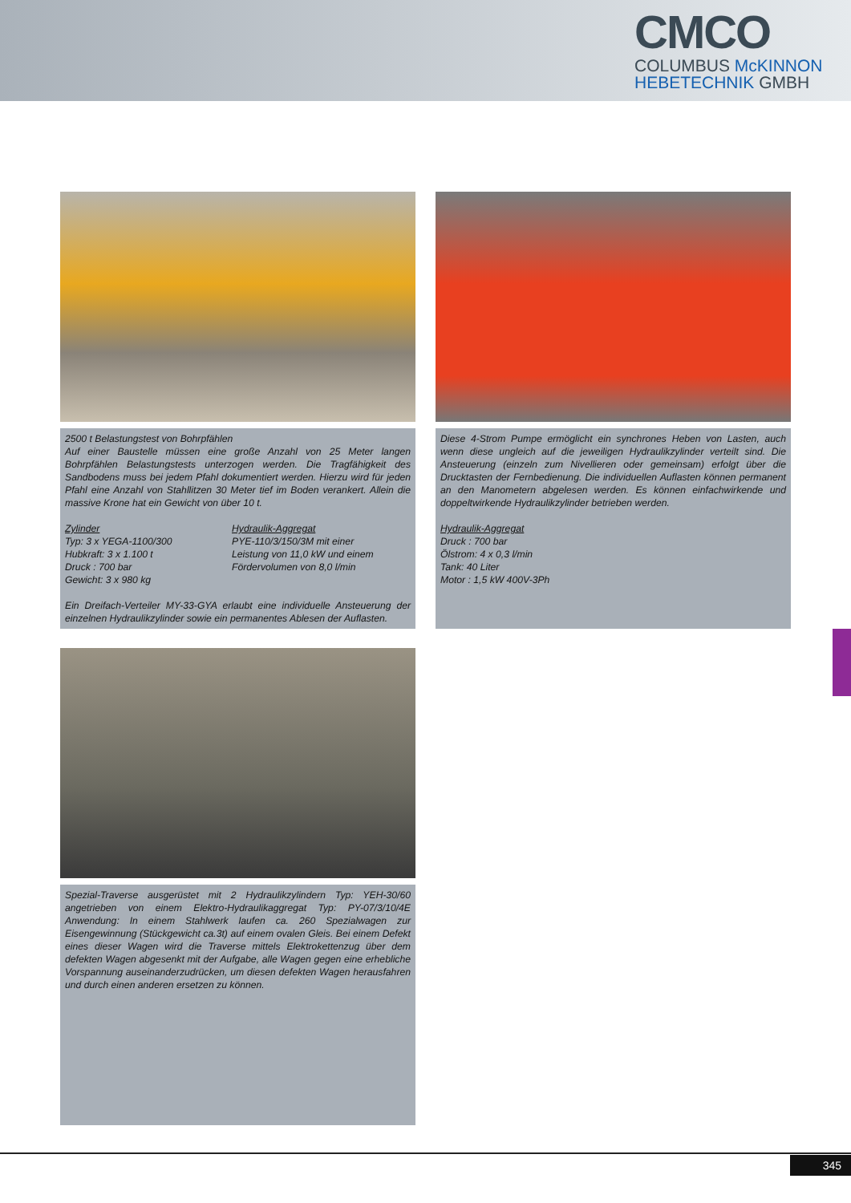CMCO
COLUMBUS McKINNON
HEBETECHNIK GMBH
2500 t Belastungstest von Bohrpfählen
Auf einer Baustelle müssen eine große Anzahl von 25 Meter langen Bohrpfählen Belastungstests unterzogen werden. Die Tragfähigkeit des Sandbodens muss bei jedem Pfahl dokumentiert werden. Hierzu wird für jeden Pfahl eine Anzahl von Stahllitzen 30 Meter tief im Boden verankert. Allein die massive Krone hat ein Gewicht von über 10 t.
Zylinder
Typ: 3 x YEGA-1100/300
Hubkraft: 3 x 1.100 t
Druck : 700 bar
Gewicht: 3 x 980 kg
Hydraulik-Aggregat
PYE-110/3/150/3M mit einer
Leistung von 11,0 kW und einem
Fördervolumen von 8,0 l/min
Ein Dreifach-Verteiler MY-33-GYA erlaubt eine individuelle Ansteuerung der einzelnen Hydraulikzylinder sowie ein permanentes Ablesen der Auflasten.
Diese 4-Strom Pumpe ermöglicht ein synchrones Heben von Lasten, auch wenn diese ungleich auf die jeweiligen Hydraulikzylinder verteilt sind. Die Ansteuerung (einzeln zum Nivellieren oder gemeinsam) erfolgt über die Drucktasten der Fernbedienung. Die individuellen Auflasten können permanent an den Manometern abgelesen werden. Es können einfachwirkende und doppeltwirkende Hydraulikzylinder betrieben werden.
Hydraulik-Aggregat
Druck : 700 bar
Ölstrom: 4 x 0,3 l/min
Tank: 40 Liter
Motor : 1,5 kW 400V-3Ph
Spezial-Traverse ausgerüstet mit 2 Hydraulikzylindern Typ: YEH-30/60 angetrieben von einem Elektro-Hydraulikaggregat Typ: PY-07/3/10/4E Anwendung: In einem Stahlwerk laufen ca. 260 Spezialwagen zur Eisengewinnung (Stückgewicht ca.3t) auf einem ovalen Gleis. Bei einem Defekt eines dieser Wagen wird die Traverse mittels Elektrokettenzug über dem defekten Wagen abgesenkt mit der Aufgabe, alle Wagen gegen eine erhebliche Vorspannung auseinanderzudrücken, um diesen defekten Wagen herausfahren und durch einen anderen ersetzen zu können.
345